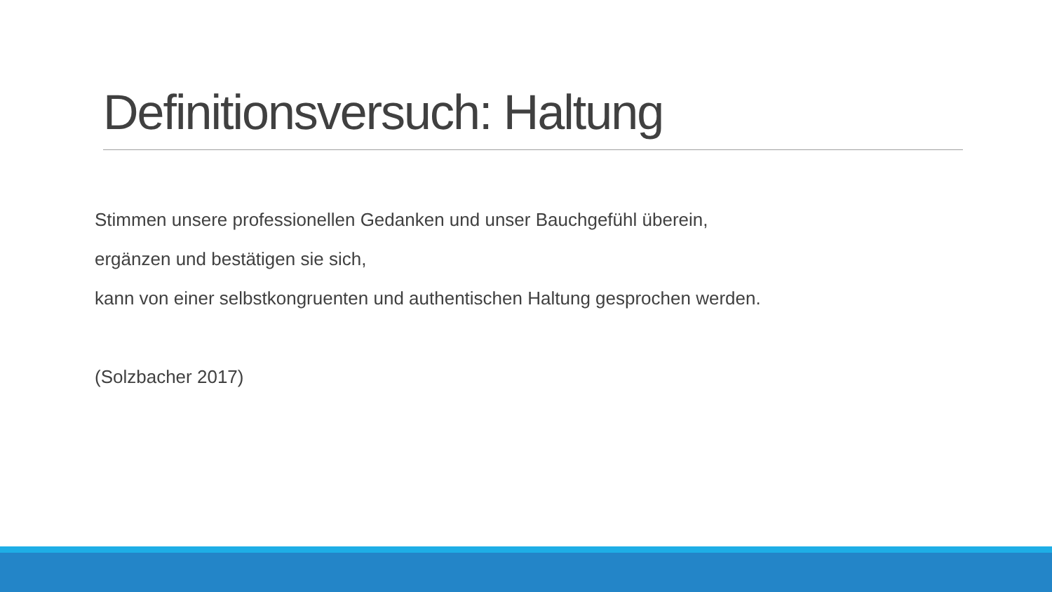Definitionsversuch: Haltung
Stimmen unsere professionellen Gedanken und unser Bauchgefühl überein,
ergänzen und bestätigen sie sich,
kann von einer selbstkongruenten und authentischen Haltung gesprochen werden.
(Solzbacher 2017)